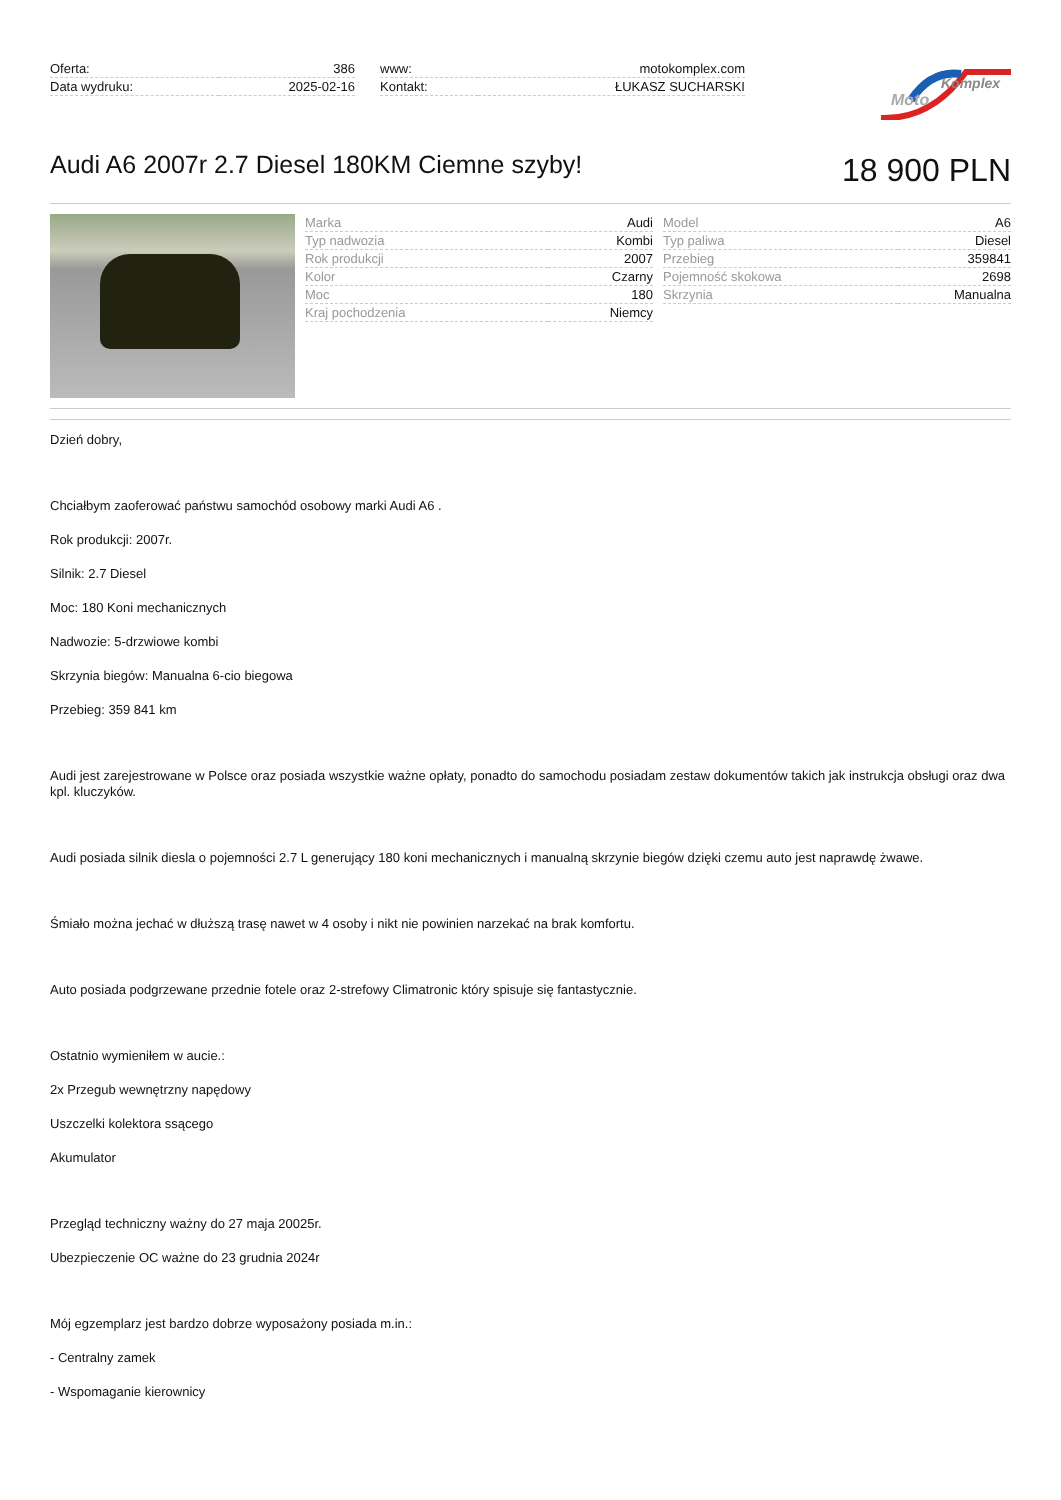| Oferta: | 386 |
| Data wydruku: | 2025-02-16 |
| www: | motokomplex.com |
| Kontakt: | ŁUKASZ SUCHARSKI |
Komplex
Moto
Audi A6 2007r 2.7 Diesel 180KM Ciemne szyby!
18 900 PLN
| Marka | Audi |
| Typ nadwozia | Kombi |
| Rok produkcji | 2007 |
| Kolor | Czarny |
| Moc | 180 |
| Kraj pochodzenia | Niemcy |
| Model | A6 |
| Typ paliwa | Diesel |
| Przebieg | 359841 |
| Pojemność skokowa | 2698 |
| Skrzynia | Manualna |
Dzień dobry,
Chciałbym zaoferować państwu samochód osobowy marki Audi A6 .
Rok produkcji: 2007r.
Silnik: 2.7 Diesel
Moc: 180 Koni mechanicznych
Nadwozie: 5-drzwiowe kombi
Skrzynia biegów: Manualna 6-cio biegowa
Przebieg: 359 841 km
Audi jest zarejestrowane w Polsce oraz posiada wszystkie ważne opłaty, ponadto do samochodu posiadam zestaw dokumentów takich jak instrukcja obsługi oraz dwa kpl. kluczyków.
Audi posiada silnik diesla o pojemności 2.7 L generujący 180 koni mechanicznych i manualną skrzynie biegów dzięki czemu auto jest naprawdę żwawe.
Śmiało można jechać w dłuższą trasę nawet w 4 osoby i nikt nie powinien narzekać na brak komfortu.
Auto posiada podgrzewane przednie fotele oraz 2-strefowy Climatronic który spisuje się fantastycznie.
Ostatnio wymieniłem w aucie.:
2x Przegub wewnętrzny napędowy
Uszczelki kolektora ssącego
Akumulator
Przegląd techniczny ważny do 27 maja 20025r.
Ubezpieczenie OC ważne do 23 grudnia 2024r
Mój egzemplarz jest bardzo dobrze wyposażony posiada m.in.:
- Centralny zamek
- Wspomaganie kierownicy